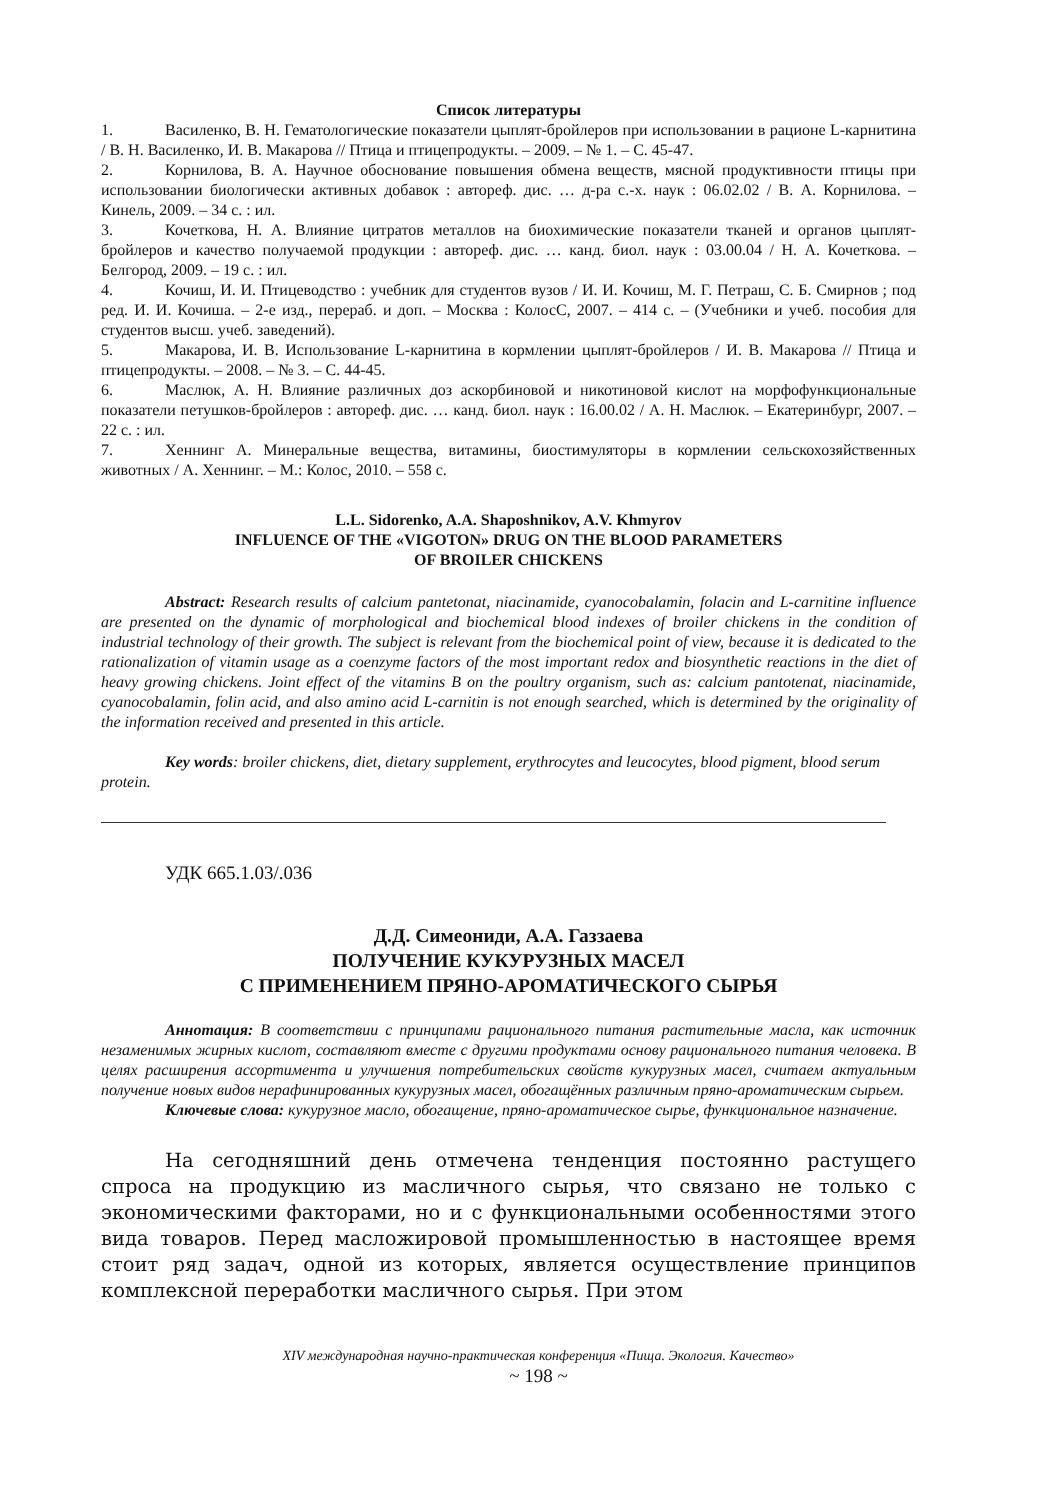Список литературы
1. Василенко, В. Н. Гематологические показатели цыплят-бройлеров при использовании в рационе L-карнитина / В. Н. Василенко, И. В. Макарова // Птица и птицепродукты. – 2009. – № 1. – С. 45-47.
2. Корнилова, В. А. Научное обоснование повышения обмена веществ, мясной продуктивности птицы при использовании биологически активных добавок : автореф. дис. … д-ра с.-х. наук : 06.02.02 / В. А. Корнилова. – Кинель, 2009. – 34 с. : ил.
3. Кочеткова, Н. А. Влияние цитратов металлов на биохимические показатели тканей и органов цыплят-бройлеров и качество получаемой продукции : автореф. дис. … канд. биол. наук : 03.00.04 / Н. А. Кочеткова. – Белгород, 2009. – 19 с. : ил.
4. Кочиш, И. И. Птицеводство : учебник для студентов вузов / И. И. Кочиш, М. Г. Петраш, С. Б. Смирнов ; под ред. И. И. Кочиша. – 2-е изд., перераб. и доп. – Москва : КолосС, 2007. – 414 с. – (Учебники и учеб. пособия для студентов высш. учеб. заведений).
5. Макарова, И. В. Использование L-карнитина в кормлении цыплят-бройлеров / И. В. Макарова // Птица и птицепродукты. – 2008. – № 3. – С. 44-45.
6. Маслюк, А. Н. Влияние различных доз аскорбиновой и никотиновой кислот на морфофункциональные показатели петушков-бройлеров : автореф. дис. … канд. биол. наук : 16.00.02 / А. Н. Маслюк. – Екатеринбург, 2007. – 22 с. : ил.
7. Хеннинг А. Минеральные вещества, витамины, биостимуляторы в кормлении сельскохозяйственных животных / А. Хеннинг. – М.: Колос, 2010. – 558 с.
L.L. Sidorenko, A.A. Shaposhnikov, A.V. Khmyrov
INFLUENCE OF THE «VIGOTON» DRUG ON THE BLOOD PARAMETERS
OF BROILER CHICKENS
Abstract: Research results of calcium pantetonat, niacinamide, cyanocobalamin, folacin and L-carnitine influence are presented on the dynamic of morphological and biochemical blood indexes of broiler chickens in the condition of industrial technology of their growth. The subject is relevant from the biochemical point of view, because it is dedicated to the rationalization of vitamin usage as a coenzyme factors of the most important redox and biosynthetic reactions in the diet of heavy growing chickens. Joint effect of the vitamins B on the poultry organism, such as: calcium pantotenat, niacinamide, cyanocobalamin, folin acid, and also amino acid L-carnitin is not enough searched, which is determined by the originality of the information received and presented in this article.
Key words: broiler chickens, diet, dietary supplement, erythrocytes and leucocytes, blood pigment, blood serum protein.
УДК 665.1.03/.036
Д.Д. Симеониди, А.А. Газзаева
ПОЛУЧЕНИЕ КУКУРУЗНЫХ МАСЕЛ
С ПРИМЕНЕНИЕМ ПРЯНО-АРОМАТИЧЕСКОГО СЫРЬЯ
Аннотация: В соответствии с принципами рационального питания растительные масла, как источник незаменимых жирных кислот, составляют вместе с другими продуктами основу рационального питания человека. В целях расширения ассортимента и улучшения потребительских свойств кукурузных масел, считаем актуальным получение новых видов нерафинированных кукурузных масел, обогащённых различным пряно-ароматическим сырьем.
Ключевые слова: кукурузное масло, обогащение, пряно-ароматическое сырье, функциональное назначение.
На сегодняшний день отмечена тенденция постоянно растущего спроса на продукцию из масличного сырья, что связано не только с экономическими факторами, но и с функциональными особенностями этого вида товаров. Перед масложировой промышленностью в настоящее время стоит ряд задач, одной из которых, является осуществление принципов комплексной переработки масличного сырья. При этом
XIV международная научно-практическая конференция «Пища. Экология. Качество»
~ 198 ~